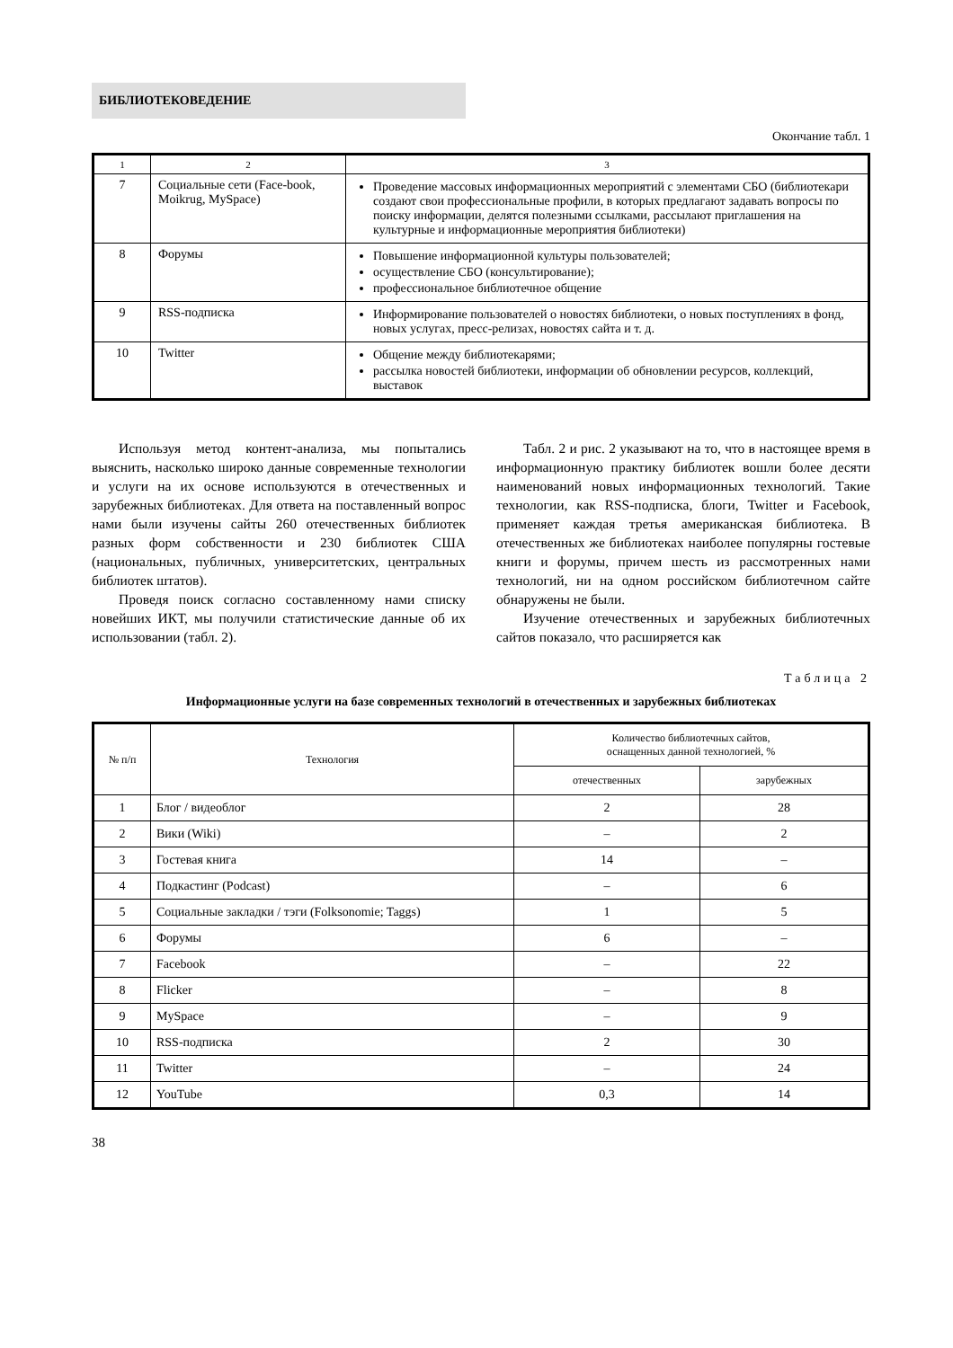БИБЛИОТЕКОВЕДЕНИЕ
Окончание табл. 1
| 1 | 2 | 3 |
| 7 | Социальные сети (Face-book, Moikrug, MySpace) | Проведение массовых информационных мероприятий с элементами СБО (библиотекари создают свои профессиональные профили, в которых предлагают задавать вопросы по поиску информации, делятся полезными ссылками, рассылают приглашения на культурные и информационные мероприятия библиотеки) |
| 8 | Форумы | Повышение информационной культуры пользователей; осуществление СБО (консультирование); профессиональное библиотечное общение |
| 9 | RSS-подписка | Информирование пользователей о новостях библиотеки, о новых поступлениях в фонд, новых услугах, пресс-релизах, новостях сайта и т. д. |
| 10 | Twitter | Общение между библиотекарями; рассылка новостей библиотеки, информации об обновлении ресурсов, коллекций, выставок |
Используя метод контент-анализа, мы попытались выяснить, насколько широко данные современные технологии и услуги на их основе используются в отечественных и зарубежных библиотеках. Для ответа на поставленный вопрос нами были изучены сайты 260 отечественных библиотек разных форм собственности и 230 библиотек США (национальных, публичных, университетских, центральных библиотек штатов).
Проведя поиск согласно составленному нами списку новейших ИКТ, мы получили статистические данные об их использовании (табл. 2).
Табл. 2 и рис. 2 указывают на то, что в настоящее время в информационную практику библиотек вошли более десяти наименований новых информационных технологий. Такие технологии, как RSS-подписка, блоги, Twitter и Facebook, применяет каждая третья американская библиотека. В отечественных же библиотеках наиболее популярны гостевые книги и форумы, причем шесть из рассмотренных нами технологий, ни на одном российском библиотечном сайте обнаружены не были.
Изучение отечественных и зарубежных библиотечных сайтов показало, что расширяется как
Таблица 2
Информационные услуги на базе современных технологий в отечественных и зарубежных библиотеках
| № п/п | Технология | Количество библиотечных сайтов, оснащенных данной технологией, % | |
| --- | --- | --- | --- |
| | | отечественных | зарубежных |
| 1 | Блог / видеоблог | 2 | 28 |
| 2 | Вики (Wiki) | – | 2 |
| 3 | Гостевая книга | 14 | – |
| 4 | Подкастинг (Podcast) | – | 6 |
| 5 | Социальные закладки / тэги (Folksonomie; Taggs) | 1 | 5 |
| 6 | Форумы | 6 | – |
| 7 | Facebook | – | 22 |
| 8 | Flicker | – | 8 |
| 9 | MySpace | – | 9 |
| 10 | RSS-подписка | 2 | 30 |
| 11 | Twitter | – | 24 |
| 12 | YouTube | 0,3 | 14 |
38